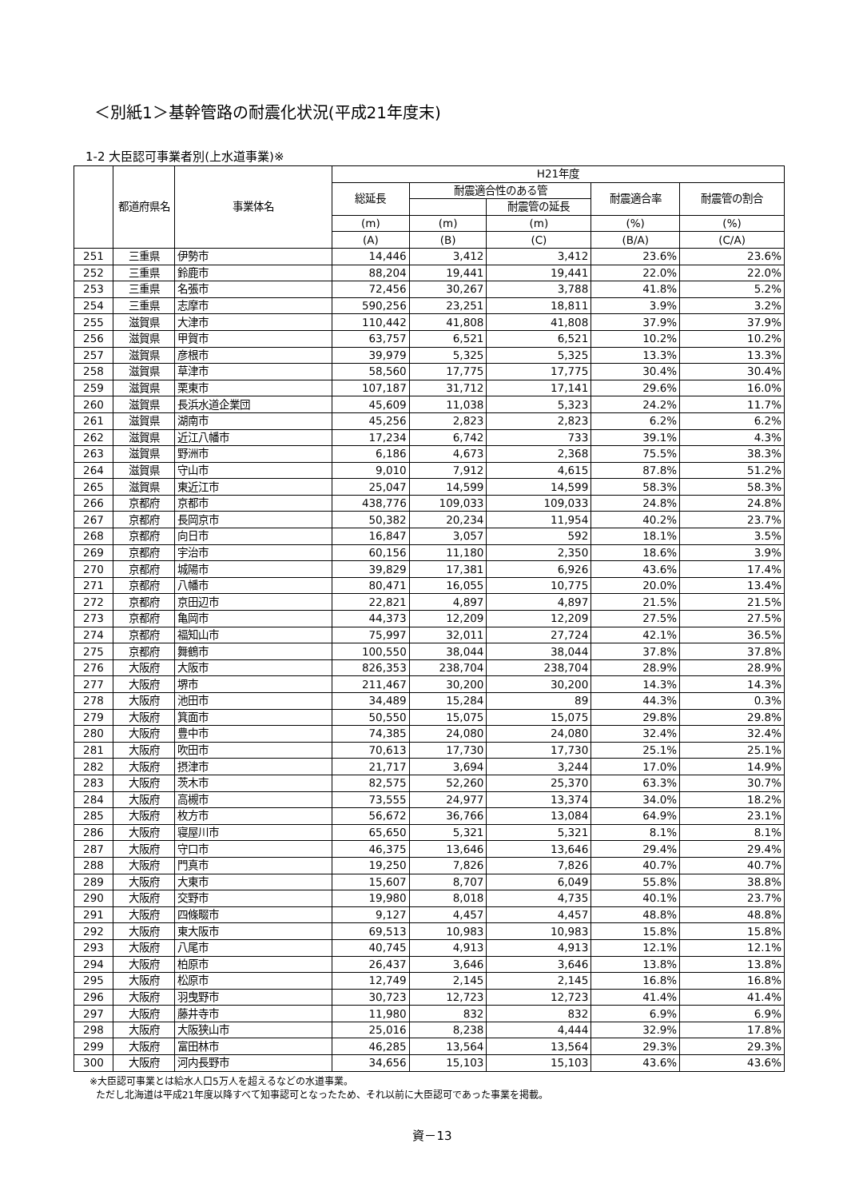＜別紙1＞基幹管路の耐震化状況(平成21年度末)
1-2 大臣認可事業者別(上水道事業)※
| | 都道府県名 | 事業体名 | H21年度 | | | | |
| --- | --- | --- | --- | --- | --- | --- | --- |
| | | | 総延長 | 耐震適合性のある管 | | 耐震適合率 | 耐震管の割合 |
| | | | | | 耐震管の延長 | | |
| | | | (m) | (m) | (m) | (%) | (%) |
| | | | (A) | (B) | (C) | (B/A) | (C/A) |
| 251 | 三重県 | 伊勢市 | 14,446 | 3,412 | 3,412 | 23.6% | 23.6% |
| 252 | 三重県 | 鈴鹿市 | 88,204 | 19,441 | 19,441 | 22.0% | 22.0% |
| 253 | 三重県 | 名張市 | 72,456 | 30,267 | 3,788 | 41.8% | 5.2% |
| 254 | 三重県 | 志摩市 | 590,256 | 23,251 | 18,811 | 3.9% | 3.2% |
| 255 | 滋賀県 | 大津市 | 110,442 | 41,808 | 41,808 | 37.9% | 37.9% |
| 256 | 滋賀県 | 甲賀市 | 63,757 | 6,521 | 6,521 | 10.2% | 10.2% |
| 257 | 滋賀県 | 彦根市 | 39,979 | 5,325 | 5,325 | 13.3% | 13.3% |
| 258 | 滋賀県 | 草津市 | 58,560 | 17,775 | 17,775 | 30.4% | 30.4% |
| 259 | 滋賀県 | 栗東市 | 107,187 | 31,712 | 17,141 | 29.6% | 16.0% |
| 260 | 滋賀県 | 長浜水道企業団 | 45,609 | 11,038 | 5,323 | 24.2% | 11.7% |
| 261 | 滋賀県 | 湖南市 | 45,256 | 2,823 | 2,823 | 6.2% | 6.2% |
| 262 | 滋賀県 | 近江八幡市 | 17,234 | 6,742 | 733 | 39.1% | 4.3% |
| 263 | 滋賀県 | 野洲市 | 6,186 | 4,673 | 2,368 | 75.5% | 38.3% |
| 264 | 滋賀県 | 守山市 | 9,010 | 7,912 | 4,615 | 87.8% | 51.2% |
| 265 | 滋賀県 | 東近江市 | 25,047 | 14,599 | 14,599 | 58.3% | 58.3% |
| 266 | 京都府 | 京都市 | 438,776 | 109,033 | 109,033 | 24.8% | 24.8% |
| 267 | 京都府 | 長岡京市 | 50,382 | 20,234 | 11,954 | 40.2% | 23.7% |
| 268 | 京都府 | 向日市 | 16,847 | 3,057 | 592 | 18.1% | 3.5% |
| 269 | 京都府 | 宇治市 | 60,156 | 11,180 | 2,350 | 18.6% | 3.9% |
| 270 | 京都府 | 城陽市 | 39,829 | 17,381 | 6,926 | 43.6% | 17.4% |
| 271 | 京都府 | 八幡市 | 80,471 | 16,055 | 10,775 | 20.0% | 13.4% |
| 272 | 京都府 | 京田辺市 | 22,821 | 4,897 | 4,897 | 21.5% | 21.5% |
| 273 | 京都府 | 亀岡市 | 44,373 | 12,209 | 12,209 | 27.5% | 27.5% |
| 274 | 京都府 | 福知山市 | 75,997 | 32,011 | 27,724 | 42.1% | 36.5% |
| 275 | 京都府 | 舞鶴市 | 100,550 | 38,044 | 38,044 | 37.8% | 37.8% |
| 276 | 大阪府 | 大阪市 | 826,353 | 238,704 | 238,704 | 28.9% | 28.9% |
| 277 | 大阪府 | 堺市 | 211,467 | 30,200 | 30,200 | 14.3% | 14.3% |
| 278 | 大阪府 | 池田市 | 34,489 | 15,284 | 89 | 44.3% | 0.3% |
| 279 | 大阪府 | 箕面市 | 50,550 | 15,075 | 15,075 | 29.8% | 29.8% |
| 280 | 大阪府 | 豊中市 | 74,385 | 24,080 | 24,080 | 32.4% | 32.4% |
| 281 | 大阪府 | 吹田市 | 70,613 | 17,730 | 17,730 | 25.1% | 25.1% |
| 282 | 大阪府 | 摂津市 | 21,717 | 3,694 | 3,244 | 17.0% | 14.9% |
| 283 | 大阪府 | 茨木市 | 82,575 | 52,260 | 25,370 | 63.3% | 30.7% |
| 284 | 大阪府 | 高槻市 | 73,555 | 24,977 | 13,374 | 34.0% | 18.2% |
| 285 | 大阪府 | 枚方市 | 56,672 | 36,766 | 13,084 | 64.9% | 23.1% |
| 286 | 大阪府 | 寝屋川市 | 65,650 | 5,321 | 5,321 | 8.1% | 8.1% |
| 287 | 大阪府 | 守口市 | 46,375 | 13,646 | 13,646 | 29.4% | 29.4% |
| 288 | 大阪府 | 門真市 | 19,250 | 7,826 | 7,826 | 40.7% | 40.7% |
| 289 | 大阪府 | 大東市 | 15,607 | 8,707 | 6,049 | 55.8% | 38.8% |
| 290 | 大阪府 | 交野市 | 19,980 | 8,018 | 4,735 | 40.1% | 23.7% |
| 291 | 大阪府 | 四條畷市 | 9,127 | 4,457 | 4,457 | 48.8% | 48.8% |
| 292 | 大阪府 | 東大阪市 | 69,513 | 10,983 | 10,983 | 15.8% | 15.8% |
| 293 | 大阪府 | 八尾市 | 40,745 | 4,913 | 4,913 | 12.1% | 12.1% |
| 294 | 大阪府 | 柏原市 | 26,437 | 3,646 | 3,646 | 13.8% | 13.8% |
| 295 | 大阪府 | 松原市 | 12,749 | 2,145 | 2,145 | 16.8% | 16.8% |
| 296 | 大阪府 | 羽曳野市 | 30,723 | 12,723 | 12,723 | 41.4% | 41.4% |
| 297 | 大阪府 | 藤井寺市 | 11,980 | 832 | 832 | 6.9% | 6.9% |
| 298 | 大阪府 | 大阪狭山市 | 25,016 | 8,238 | 4,444 | 32.9% | 17.8% |
| 299 | 大阪府 | 富田林市 | 46,285 | 13,564 | 13,564 | 29.3% | 29.3% |
| 300 | 大阪府 | 河内長野市 | 34,656 | 15,103 | 15,103 | 43.6% | 43.6% |
※大臣認可事業とは給水人口5万人を超えるなどの水道事業。
ただし北海道は平成21年度以降すべて知事認可となったため、それ以前に大臣認可であった事業を掲載。
資－13